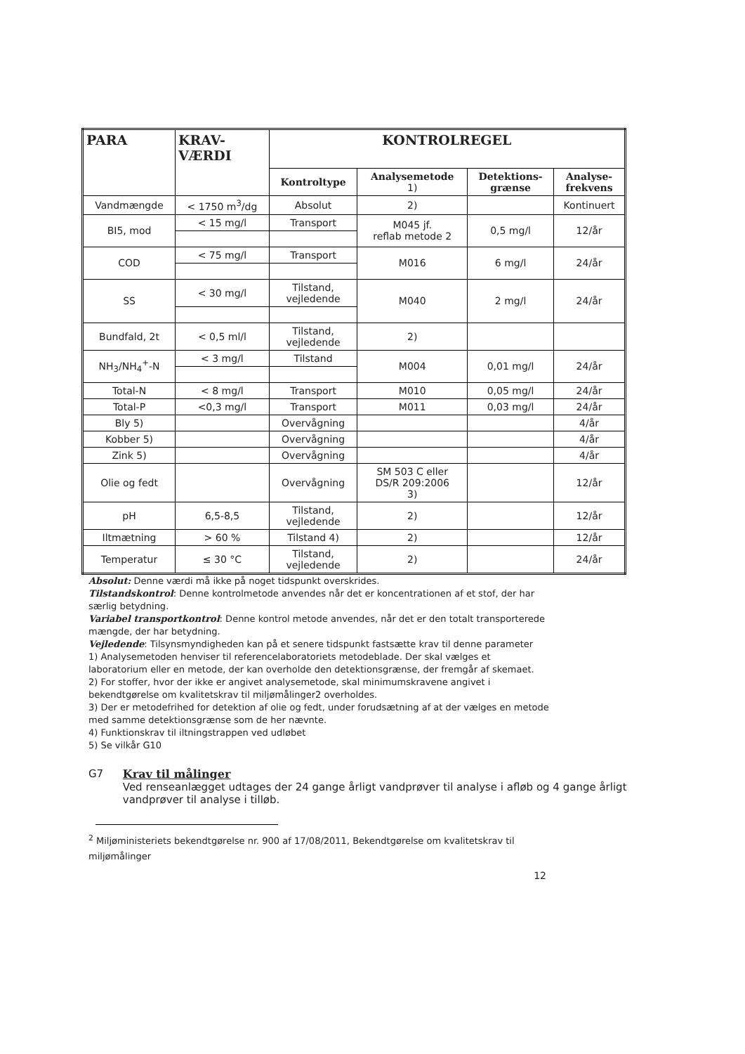| PARA | KRAV- VÆRDI | KONTROLREGEL | | | |
| --- | --- | --- | --- | --- | --- |
| | | Kontroltype | Analysemetode 1) | Detektions- grænse | Analyse- frekvens |
| Vandmængde | < 1750 m<sup>3</sup>/dg | Absolut | 2) | | Kontinuert |
| BI5, mod | < 15 mg/l | Transport | M045 jf. reflab metode 2 | 0,5 mg/l | 12/år |
| COD | < 75 mg/l | Transport | M016 | 6 mg/l | 24/år |
| SS | < 30 mg/l | Tilstand, vejledende | M040 | 2 mg/l | 24/år |
| Bundfald, 2t | < 0,5 ml/l | Tilstand, vejledende | 2) | | |
| NH<sub>3</sub>/NH<sub>4</sub><sup>+</sup>-N | < 3 mg/l | Tilstand | M004 | 0,01 mg/l | 24/år |
| Total-N | < 8 mg/l | Transport | M010 | 0,05 mg/l | 24/år |
| Total-P | <0,3 mg/l | Transport | M011 | 0,03 mg/l | 24/år |
| Bly 5) | | Overvågning | | | 4/år |
| Kobber 5) | | Overvågning | | | 4/år |
| Zink 5) | | Overvågning | | | 4/år |
| Olie og fedt | | Overvågning | SM 503 C eller DS/R 209:2006 3) | | 12/år |
| pH | 6,5-8,5 | Tilstand, vejledende | 2) | | 12/år |
| Iltmætning | > 60 % | Tilstand 4) | 2) | | 12/år |
| Temperatur | ≤ 30 °C | Tilstand, vejledende | 2) | | 24/år |
Absolut: Denne værdi må ikke på noget tidspunkt overskrides.
Tilstandskontrol: Denne kontrolmetode anvendes når det er koncentrationen af et stof, der har særlig betydning.
Variabel transportkontrol: Denne kontrol metode anvendes, når det er den totalt transporterede mængde, der har betydning.
Vejledende: Tilsynsmyndigheden kan på et senere tidspunkt fastsætte krav til denne parameter
1) Analysemetoden henviser til referencelaboratoriets metodeblade. Der skal vælges et laboratorium eller en metode, der kan overholde den detektionsgrænse, der fremgår af skemaet.
2) For stoffer, hvor der ikke er angivet analysemetode, skal minimumskravene angivet i bekendtgørelse om kvalitetskrav til miljømålinger2 overholdes.
3) Der er metodefrihed for detektion af olie og fedt, under forudsætning af at der vælges en metode med samme detektionsgrænse som de her nævnte.
4) Funktionskrav til iltningstrappen ved udløbet
5) Se vilkår G10
G7 Krav til målinger
Ved renseanlægget udtages der 24 gange årligt vandprøver til analyse i afløb og 4 gange årligt vandprøver til analyse i tilløb.
<sup>2</sup> Miljøministeriets bekendtgørelse nr. 900 af 17/08/2011, Bekendtgørelse om kvalitetskrav til miljømålinger
12